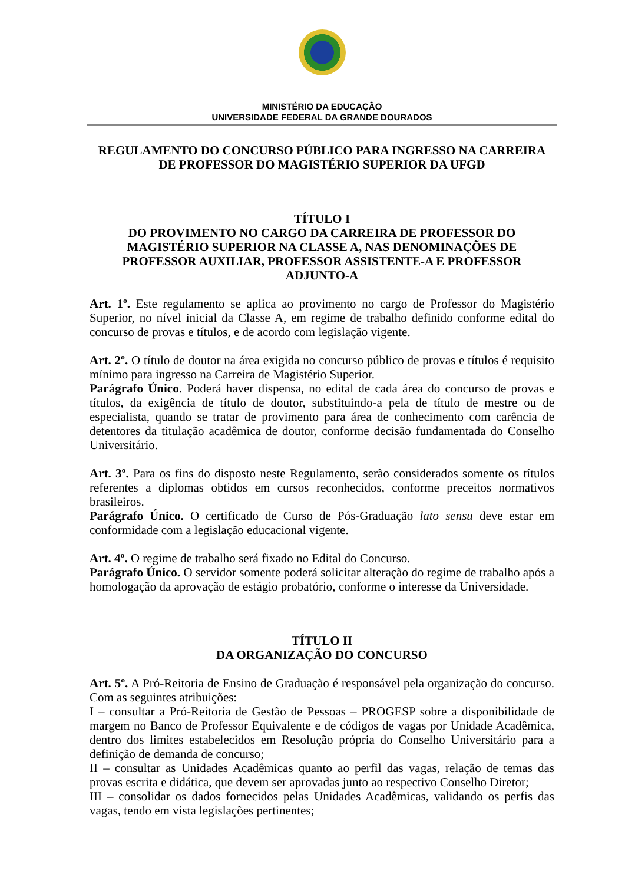MINISTÉRIO DA EDUCAÇÃO
UNIVERSIDADE FEDERAL DA GRANDE DOURADOS
REGULAMENTO DO CONCURSO PÚBLICO PARA INGRESSO NA CARREIRA DE PROFESSOR DO MAGISTÉRIO SUPERIOR DA UFGD
TÍTULO I
DO PROVIMENTO NO CARGO DA CARREIRA DE PROFESSOR DO MAGISTÉRIO SUPERIOR NA CLASSE A, NAS DENOMINAÇÕES DE PROFESSOR AUXILIAR, PROFESSOR ASSISTENTE-A E PROFESSOR ADJUNTO-A
Art. 1º. Este regulamento se aplica ao provimento no cargo de Professor do Magistério Superior, no nível inicial da Classe A, em regime de trabalho definido conforme edital do concurso de provas e títulos, e de acordo com legislação vigente.
Art. 2º. O título de doutor na área exigida no concurso público de provas e títulos é requisito mínimo para ingresso na Carreira de Magistério Superior.
Parágrafo Único. Poderá haver dispensa, no edital de cada área do concurso de provas e títulos, da exigência de título de doutor, substituindo-a pela de título de mestre ou de especialista, quando se tratar de provimento para área de conhecimento com carência de detentores da titulação acadêmica de doutor, conforme decisão fundamentada do Conselho Universitário.
Art. 3º. Para os fins do disposto neste Regulamento, serão considerados somente os títulos referentes a diplomas obtidos em cursos reconhecidos, conforme preceitos normativos brasileiros.
Parágrafo Único. O certificado de Curso de Pós-Graduação lato sensu deve estar em conformidade com a legislação educacional vigente.
Art. 4º. O regime de trabalho será fixado no Edital do Concurso.
Parágrafo Único. O servidor somente poderá solicitar alteração do regime de trabalho após a homologação da aprovação de estágio probatório, conforme o interesse da Universidade.
TÍTULO II
DA ORGANIZAÇÃO DO CONCURSO
Art. 5º. A Pró-Reitoria de Ensino de Graduação é responsável pela organização do concurso. Com as seguintes atribuições:
I – consultar a Pró-Reitoria de Gestão de Pessoas – PROGESP sobre a disponibilidade de margem no Banco de Professor Equivalente e de códigos de vagas por Unidade Acadêmica, dentro dos limites estabelecidos em Resolução própria do Conselho Universitário para a definição de demanda de concurso;
II – consultar as Unidades Acadêmicas quanto ao perfil das vagas, relação de temas das provas escrita e didática, que devem ser aprovadas junto ao respectivo Conselho Diretor;
III – consolidar os dados fornecidos pelas Unidades Acadêmicas, validando os perfis das vagas, tendo em vista legislações pertinentes;